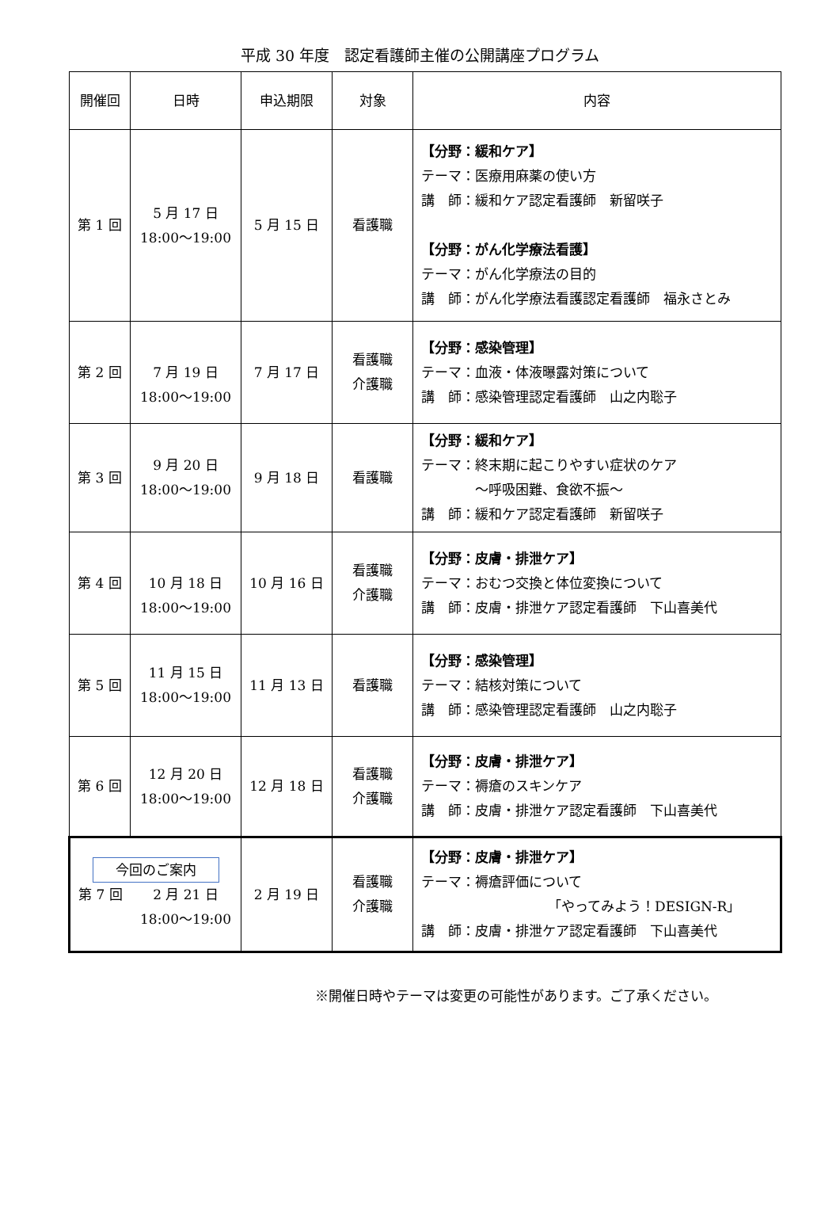平成 30 年度　認定看護師主催の公開講座プログラム
| 開催回 | 日時 | 申込期限 | 対象 | 内容 |
| --- | --- | --- | --- | --- |
| 第 1 回 | 5 月 17 日 18:00～19:00 | 5 月 15 日 | 看護職 | 【分野：緩和ケア】 テーマ：医療用麻薬の使い方 講 師：緩和ケア認定看護師 新留咲子 【分野：がん化学療法看護】 テーマ：がん化学療法の目的 講 師：がん化学療法看護認定看護師 福永さとみ |
| 第 2 回 | 7 月 19 日 18:00～19:00 | 7 月 17 日 | 看護職 介護職 | 【分野：感染管理】 テーマ：血液・体液曝露対策について 講 師：感染管理認定看護師 山之内聡子 |
| 第 3 回 | 9 月 20 日 18:00～19:00 | 9 月 18 日 | 看護職 | 【分野：緩和ケア】 テーマ：終末期に起こりやすい症状のケア ～呼吸困難、食欲不振～ 講 師：緩和ケア認定看護師 新留咲子 |
| 第 4 回 | 10 月 18 日 18:00～19:00 | 10 月 16 日 | 看護職 介護職 | 【分野：皮膚・排泄ケア】 テーマ：おむつ交換と体位変換について 講 師：皮膚・排泄ケア認定看護師 下山喜美代 |
| 第 5 回 | 11 月 15 日 18:00～19:00 | 11 月 13 日 | 看護職 | 【分野：感染管理】 テーマ：結核対策について 講 師：感染管理認定看護師 山之内聡子 |
| 第 6 回 | 12 月 20 日 18:00～19:00 | 12 月 18 日 | 看護職 介護職 | 【分野：皮膚・排泄ケア】 テーマ：褥瘡のスキンケア 講 師：皮膚・排泄ケア認定看護師 下山喜美代 |
| 今回のご案内 第 7 回 2 月 21 日 18:00～19:00 | | 2 月 19 日 | 看護職 介護職 | 【分野：皮膚・排泄ケア】 テーマ：褥瘡評価について 「やってみよう！DESIGN-R」 講 師：皮膚・排泄ケア認定看護師 下山喜美代 |
※開催日時やテーマは変更の可能性があります。ご了承ください。